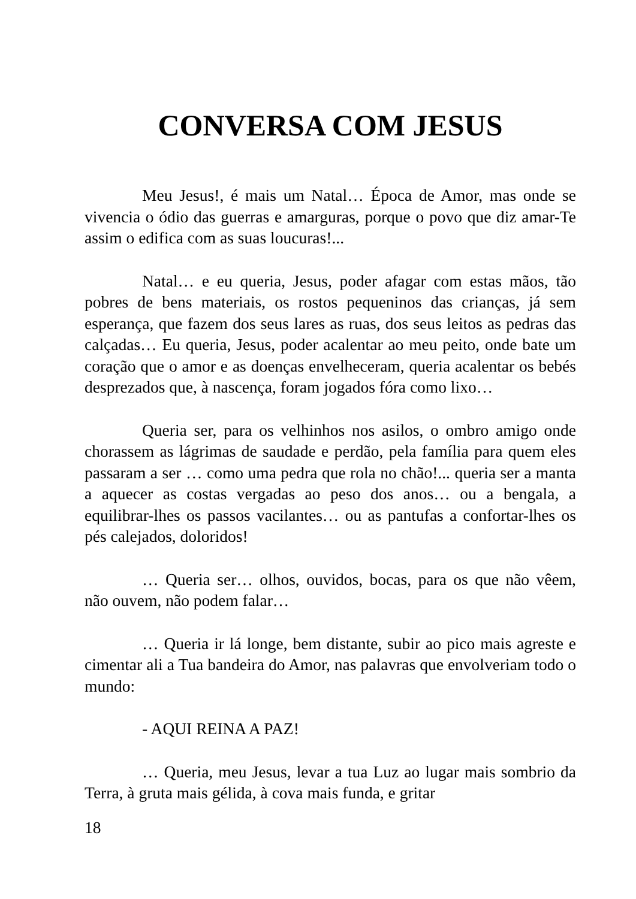CONVERSA COM JESUS
Meu Jesus!, é mais um Natal… Época de Amor, mas onde se vivencia o ódio das guerras e amarguras, porque o povo que diz amar-Te assim o edifica com as suas loucuras!...
Natal… e eu queria, Jesus, poder afagar com estas mãos, tão pobres de bens materiais, os rostos pequeninos das crianças, já sem esperança, que fazem dos seus lares as ruas, dos seus leitos as pedras das calçadas… Eu queria, Jesus, poder acalentar ao meu peito, onde bate um coração que o amor e as doenças envelheceram, queria acalentar os bebés desprezados que, à nascença, foram jogados fóra como lixo…
Queria ser, para os velhinhos nos asilos, o ombro amigo onde chorassem as lágrimas de saudade e perdão, pela família para quem eles passaram a ser … como uma pedra que rola no chão!... queria ser a manta a aquecer as costas vergadas ao peso dos anos… ou a bengala, a equilibrar-lhes os passos vacilantes… ou as pantufas a confortar-lhes os pés calejados, doloridos!
… Queria ser… olhos, ouvidos, bocas, para os que não vêem, não ouvem, não podem falar…
… Queria ir lá longe, bem distante, subir ao pico mais agreste e cimentar ali a Tua bandeira do Amor, nas palavras que envolveriam todo o mundo:
- AQUI REINA A PAZ!
… Queria, meu Jesus, levar a tua Luz ao lugar mais sombrio da Terra, à gruta mais gélida, à cova mais funda, e gritar
18